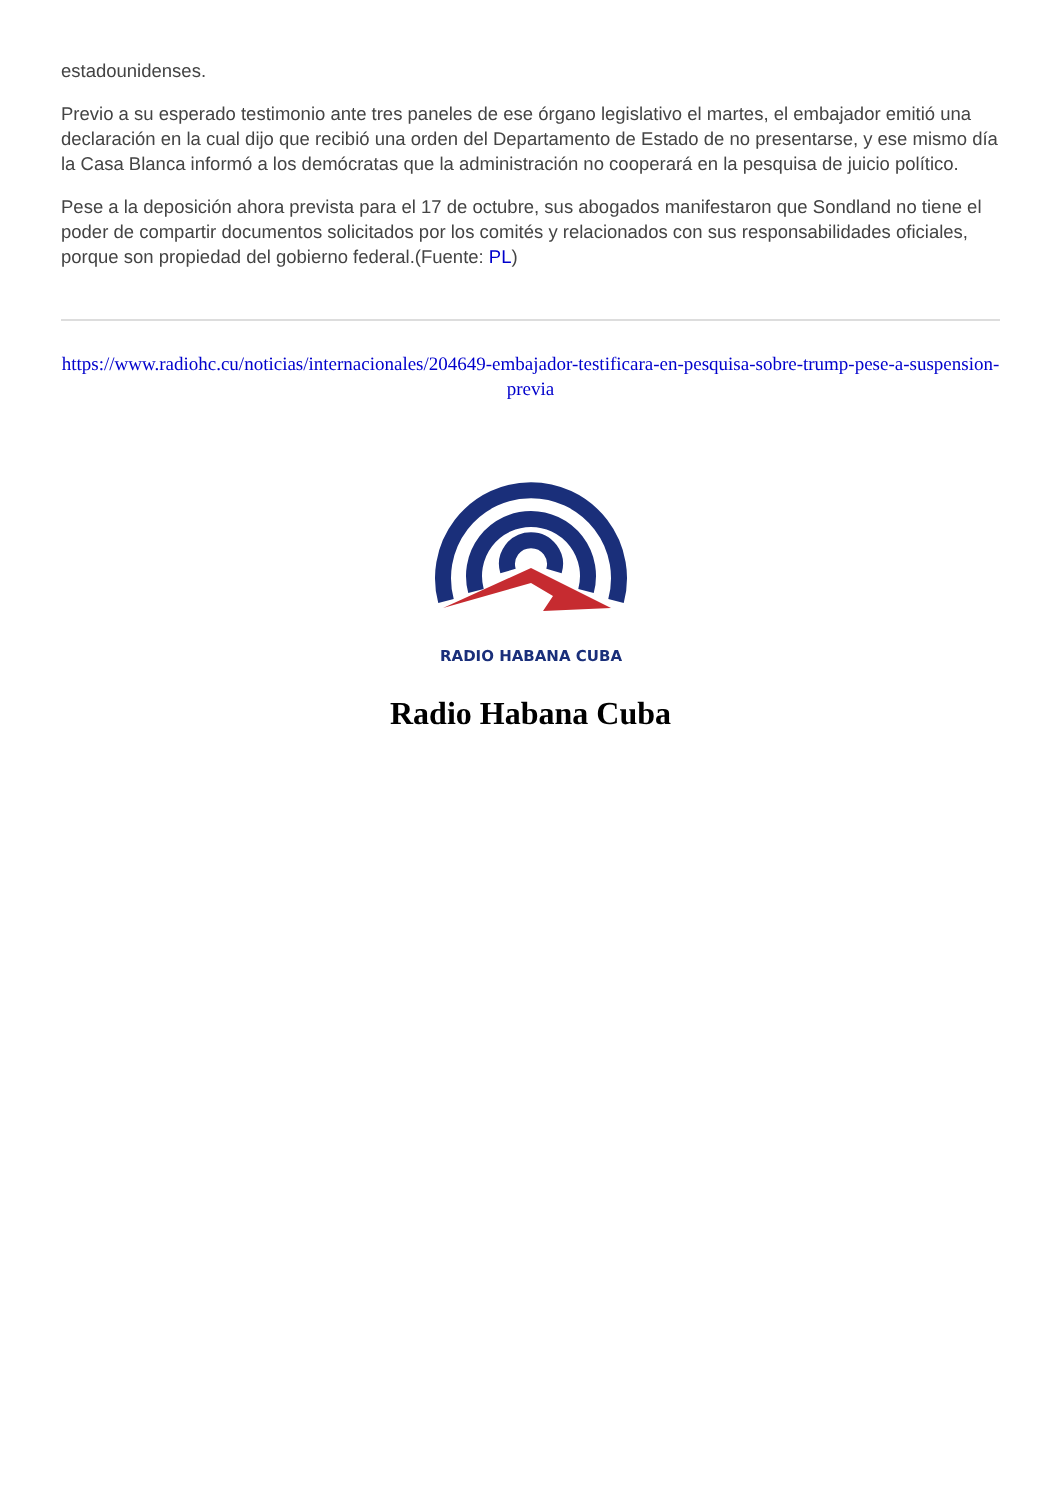estadounidenses.
Previo a su esperado testimonio ante tres paneles de ese órgano legislativo el martes, el embajador emitió una declaración en la cual dijo que recibió una orden del Departamento de Estado de no presentarse, y ese mismo día la Casa Blanca informó a los demócratas que la administración no cooperará en la pesquisa de juicio político.
Pese a la deposición ahora prevista para el 17 de octubre, sus abogados manifestaron que Sondland no tiene el poder de compartir documentos solicitados por los comités y relacionados con sus responsabilidades oficiales, porque son propiedad del gobierno federal.(Fuente: PL)
https://www.radiohc.cu/noticias/internacionales/204649-embajador-testificara-en-pesquisa-sobre-trump-pese-a-suspension-previa
RADIO HABANA CUBA
Radio Habana Cuba